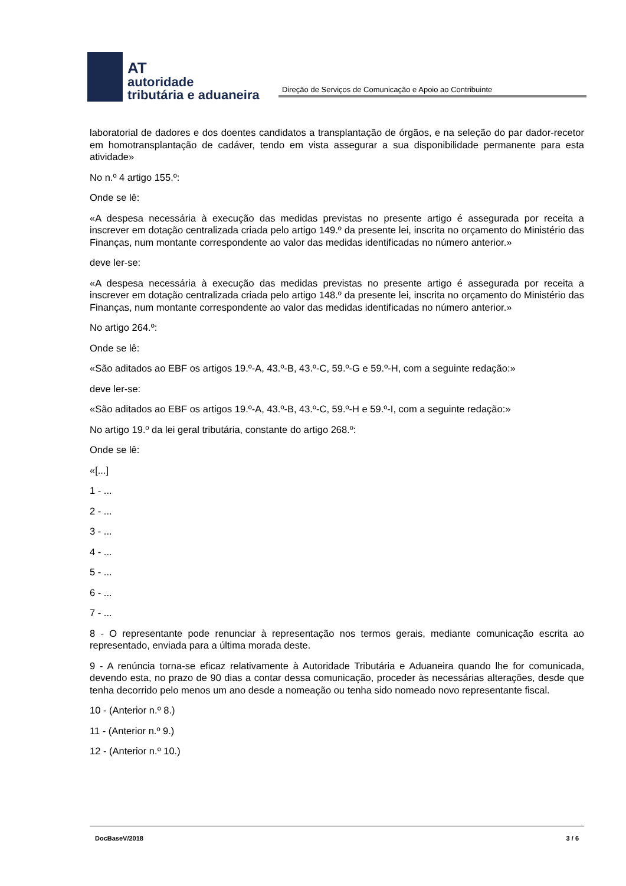AT
autoridade
tributária e aduaneira
Direção de Serviços de Comunicação e Apoio ao Contribuinte
laboratorial de dadores e dos doentes candidatos a transplantação de órgãos, e na seleção do par dador-recetor em homotransplantação de cadáver, tendo em vista assegurar a sua disponibilidade permanente para esta atividade»
No n.º 4 artigo 155.º:
Onde se lê:
«A despesa necessária à execução das medidas previstas no presente artigo é assegurada por receita a inscrever em dotação centralizada criada pelo artigo 149.º da presente lei, inscrita no orçamento do Ministério das Finanças, num montante correspondente ao valor das medidas identificadas no número anterior.»
deve ler-se:
«A despesa necessária à execução das medidas previstas no presente artigo é assegurada por receita a inscrever em dotação centralizada criada pelo artigo 148.º da presente lei, inscrita no orçamento do Ministério das Finanças, num montante correspondente ao valor das medidas identificadas no número anterior.»
No artigo 264.º:
Onde se lê:
«São aditados ao EBF os artigos 19.º-A, 43.º-B, 43.º-C, 59.º-G e 59.º-H, com a seguinte redação:»
deve ler-se:
«São aditados ao EBF os artigos 19.º-A, 43.º-B, 43.º-C, 59.º-H e 59.º-I, com a seguinte redação:»
No artigo 19.º da lei geral tributária, constante do artigo 268.º:
Onde se lê:
«[...]
1 - ...
2 - ...
3 - ...
4 - ...
5 - ...
6 - ...
7 - ...
8 - O representante pode renunciar à representação nos termos gerais, mediante comunicação escrita ao representado, enviada para a última morada deste.
9 - A renúncia torna-se eficaz relativamente à Autoridade Tributária e Aduaneira quando lhe for comunicada, devendo esta, no prazo de 90 dias a contar dessa comunicação, proceder às necessárias alterações, desde que tenha decorrido pelo menos um ano desde a nomeação ou tenha sido nomeado novo representante fiscal.
10 - (Anterior n.º 8.)
11 - (Anterior n.º 9.)
12 - (Anterior n.º 10.)
DocBaseV/2018 3 / 6